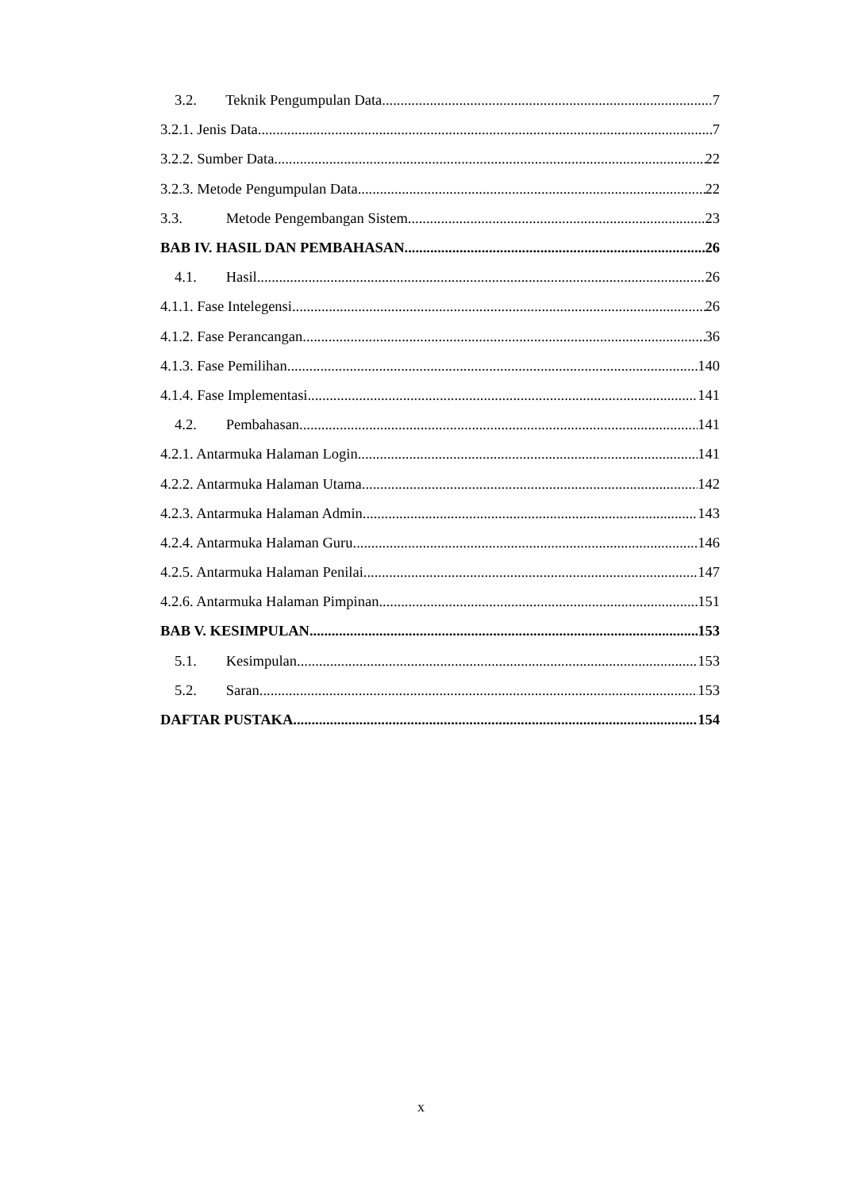3.2. Teknik Pengumpulan Data 7
3.2.1. Jenis Data 7
3.2.2. Sumber Data 22
3.2.3. Metode Pengumpulan Data 22
3.3. Metode Pengembangan Sistem 23
BAB IV. HASIL DAN PEMBAHASAN 26
4.1. Hasil 26
4.1.1. Fase Intelegensi 26
4.1.2. Fase Perancangan 36
4.1.3. Fase Pemilihan 140
4.1.4. Fase Implementasi 141
4.2. Pembahasan 141
4.2.1. Antarmuka Halaman Login 141
4.2.2. Antarmuka Halaman Utama 142
4.2.3. Antarmuka Halaman Admin 143
4.2.4. Antarmuka Halaman Guru 146
4.2.5. Antarmuka Halaman Penilai 147
4.2.6. Antarmuka Halaman Pimpinan 151
BAB V. KESIMPULAN 153
5.1. Kesimpulan 153
5.2. Saran 153
DAFTAR PUSTAKA 154
x